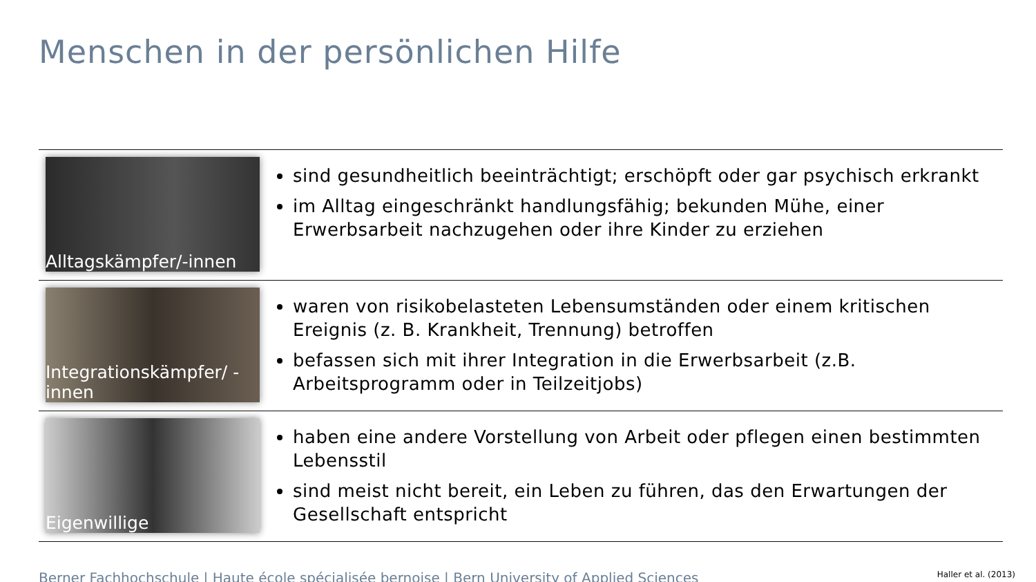Menschen in der persönlichen Hilfe
| Alltagskämpfer/-innen | sind gesundheitlich beeinträchtigt; erschöpft oder gar psychisch erkrankt im Alltag eingeschränkt handlungsfähig; bekunden Mühe, einer Erwerbsarbeit nachzugehen oder ihre Kinder zu erziehen |
| Integrationskämpfer/ -innen | waren von risikobelasteten Lebensumständen oder einem kritischen Ereignis (z. B. Krankheit, Trennung) betroffen befassen sich mit ihrer Integration in die Erwerbsarbeit (z.B. Arbeitsprogramm oder in Teilzeitjobs) |
| Eigenwillige | haben eine andere Vorstellung von Arbeit oder pflegen einen bestimmten Lebensstil sind meist nicht bereit, ein Leben zu führen, das den Erwartungen der Gesellschaft entspricht |
Berner Fachhochschule | Haute école spécialisée bernoise | Bern University of Applied Sciences Haller et al. (2013)